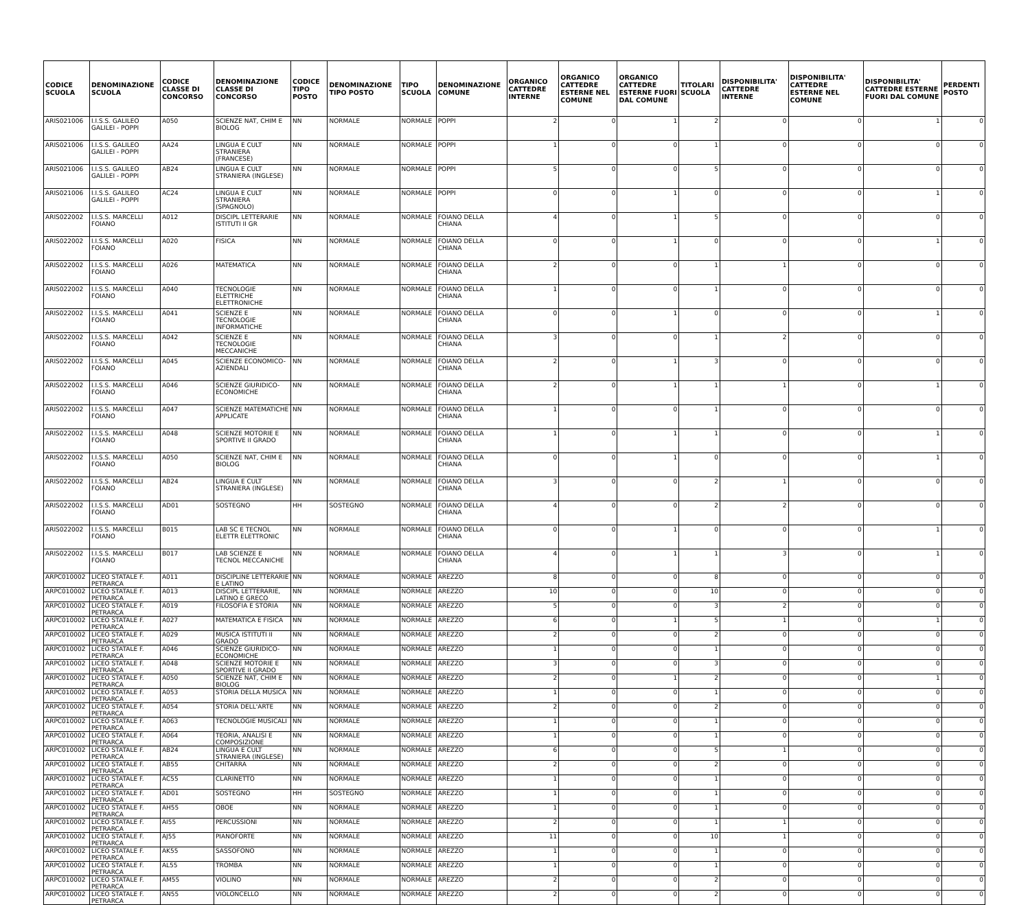| CODICE SCUOLA | DENOMINAZIONE SCUOLA | CODICE CLASSE DI CONCORSO | DENOMINAZIONE CLASSE DI CONCORSO | CODICE TIPO POSTO | DENOMINAZIONE TIPO POSTO | TIPO SCUOLA | DENOMINAZIONE COMUNE | ORGANICO CATTEDRE INTERNE | ORGANICO CATTEDRE ESTERNE NEL COMUNE | ORGANICO CATTEDRE ESTERNE FUORI DAL COMUNE | TITOLARI SCUOLA | DISPONIBILITA' CATTEDRE INTERNE | DISPONIBILITA' CATTEDRE ESTERNE NEL COMUNE | DISPONIBILITA' CATTEDRE ESTERNE FUORI DAL COMUNE | PERDENTI POSTO |
| --- | --- | --- | --- | --- | --- | --- | --- | --- | --- | --- | --- | --- | --- | --- | --- |
| ARIS021006 | I.I.S.S. GALILEO GALILEI - POPPI | A050 | SCIENZE NAT, CHIM E BIOLOG | NN | NORMALE | NORMALE | POPPI | 2 | 0 | 1 | 2 | 0 | 0 | 1 | 0 |
| ARIS021006 | I.I.S.S. GALILEO GALILEI - POPPI | AA24 | LINGUA E CULT STRANIERA (FRANCESE) | NN | NORMALE | NORMALE | POPPI | 1 | 0 | 0 | 1 | 0 | 0 | 0 | 0 |
| ARIS021006 | I.I.S.S. GALILEO GALILEI - POPPI | AB24 | LINGUA E CULT STRANIERA (INGLESE) | NN | NORMALE | NORMALE | POPPI | 5 | 0 | 0 | 5 | 0 | 0 | 0 | 0 |
| ARIS021006 | I.I.S.S. GALILEO GALILEI - POPPI | AC24 | LINGUA E CULT STRANIERA (SPAGNOLO) | NN | NORMALE | NORMALE | POPPI | 0 | 0 | 1 | 0 | 0 | 0 | 1 | 0 |
| ARIS022002 | I.I.S.S. MARCELLI FOIANO | A012 | DISCIPL LETTERARIE ISTITUTI II GR | NN | NORMALE | NORMALE | FOIANO DELLA CHIANA | 4 | 0 | 1 | 5 | 0 | 0 | 0 | 0 |
| ARIS022002 | I.I.S.S. MARCELLI FOIANO | A020 | FISICA | NN | NORMALE | NORMALE | FOIANO DELLA CHIANA | 0 | 0 | 1 | 0 | 0 | 0 | 1 | 0 |
| ARIS022002 | I.I.S.S. MARCELLI FOIANO | A026 | MATEMATICA | NN | NORMALE | NORMALE | FOIANO DELLA CHIANA | 2 | 0 | 0 | 1 | 1 | 0 | 0 | 0 |
| ARIS022002 | I.I.S.S. MARCELLI FOIANO | A040 | TECNOLOGIE ELETTRICHE ELETTRONICHE | NN | NORMALE | NORMALE | FOIANO DELLA CHIANA | 1 | 0 | 0 | 1 | 0 | 0 | 0 | 0 |
| ARIS022002 | I.I.S.S. MARCELLI FOIANO | A041 | SCIENZE E TECNOLOGIE INFORMATICHE | NN | NORMALE | NORMALE | FOIANO DELLA CHIANA | 0 | 0 | 1 | 0 | 0 | 0 | 1 | 0 |
| ARIS022002 | I.I.S.S. MARCELLI FOIANO | A042 | SCIENZE E TECNOLOGIE MECCANICHE | NN | NORMALE | NORMALE | FOIANO DELLA CHIANA | 3 | 0 | 0 | 1 | 2 | 0 | 0 | 0 |
| ARIS022002 | I.I.S.S. MARCELLI FOIANO | A045 | SCIENZE ECONOMICO-AZIENDALI | NN | NORMALE | NORMALE | FOIANO DELLA CHIANA | 2 | 0 | 1 | 3 | 0 | 0 | 0 | 0 |
| ARIS022002 | I.I.S.S. MARCELLI FOIANO | A046 | SCIENZE GIURIDICO-ECONOMICHE | NN | NORMALE | NORMALE | FOIANO DELLA CHIANA | 2 | 0 | 1 | 1 | 1 | 0 | 1 | 0 |
| ARIS022002 | I.I.S.S. MARCELLI FOIANO | A047 | SCIENZE MATEMATICHE APPLICATE | NN | NORMALE | NORMALE | FOIANO DELLA CHIANA | 1 | 0 | 0 | 1 | 0 | 0 | 0 | 0 |
| ARIS022002 | I.I.S.S. MARCELLI FOIANO | A048 | SCIENZE MOTORIE E SPORTIVE II GRADO | NN | NORMALE | NORMALE | FOIANO DELLA CHIANA | 1 | 0 | 1 | 1 | 0 | 0 | 1 | 0 |
| ARIS022002 | I.I.S.S. MARCELLI FOIANO | A050 | SCIENZE NAT, CHIM E BIOLOG | NN | NORMALE | NORMALE | FOIANO DELLA CHIANA | 0 | 0 | 1 | 0 | 0 | 0 | 1 | 0 |
| ARIS022002 | I.I.S.S. MARCELLI FOIANO | AB24 | LINGUA E CULT STRANIERA (INGLESE) | NN | NORMALE | NORMALE | FOIANO DELLA CHIANA | 3 | 0 | 0 | 2 | 1 | 0 | 0 | 0 |
| ARIS022002 | I.I.S.S. MARCELLI FOIANO | AD01 | SOSTEGNO | HH | SOSTEGNO | NORMALE | FOIANO DELLA CHIANA | 4 | 0 | 0 | 2 | 2 | 0 | 0 | 0 |
| ARIS022002 | I.I.S.S. MARCELLI FOIANO | B015 | LAB SC E TECNOL ELETTR ELETTRONIC | NN | NORMALE | NORMALE | FOIANO DELLA CHIANA | 0 | 0 | 1 | 0 | 0 | 0 | 1 | 0 |
| ARIS022002 | I.I.S.S. MARCELLI FOIANO | B017 | LAB SCIENZE E TECNOL MECCANICHE | NN | NORMALE | NORMALE | FOIANO DELLA CHIANA | 4 | 0 | 1 | 1 | 3 | 0 | 1 | 0 |
| ARPC010002 | LICEO STATALE F. PETRARCA | A011 | DISCIPLINE LETTERARIE E LATINO | NN | NORMALE | NORMALE | AREZZO | 8 | 0 | 0 | 8 | 0 | 0 | 0 | 0 |
| ARPC010002 | LICEO STATALE F. PETRARCA | A013 | DISCIPL LETTERARIE, LATINO E GRECO | NN | NORMALE | NORMALE | AREZZO | 10 | 0 | 0 | 10 | 0 | 0 | 0 | 0 |
| ARPC010002 | LICEO STATALE F. PETRARCA | A019 | FILOSOFIA E STORIA | NN | NORMALE | NORMALE | AREZZO | 5 | 0 | 0 | 3 | 2 | 0 | 0 | 0 |
| ARPC010002 | LICEO STATALE F. PETRARCA | A027 | MATEMATICA E FISICA | NN | NORMALE | NORMALE | AREZZO | 6 | 0 | 1 | 5 | 1 | 0 | 1 | 0 |
| ARPC010002 | LICEO STATALE F. PETRARCA | A029 | MUSICA ISTITUTI II GRADO | NN | NORMALE | NORMALE | AREZZO | 2 | 0 | 0 | 2 | 0 | 0 | 0 | 0 |
| ARPC010002 | LICEO STATALE F. PETRARCA | A046 | SCIENZE GIURIDICO-ECONOMICHE | NN | NORMALE | NORMALE | AREZZO | 1 | 0 | 0 | 1 | 0 | 0 | 0 | 0 |
| ARPC010002 | LICEO STATALE F. PETRARCA | A048 | SCIENZE MOTORIE E SPORTIVE II GRADO | NN | NORMALE | NORMALE | AREZZO | 3 | 0 | 0 | 3 | 0 | 0 | 0 | 0 |
| ARPC010002 | LICEO STATALE F. PETRARCA | A050 | SCIENZE NAT, CHIM E BIOLOG | NN | NORMALE | NORMALE | AREZZO | 2 | 0 | 1 | 2 | 0 | 0 | 1 | 0 |
| ARPC010002 | LICEO STATALE F. PETRARCA | A053 | STORIA DELLA MUSICA | NN | NORMALE | NORMALE | AREZZO | 1 | 0 | 0 | 1 | 0 | 0 | 0 | 0 |
| ARPC010002 | LICEO STATALE F. PETRARCA | A054 | STORIA DELL'ARTE | NN | NORMALE | NORMALE | AREZZO | 2 | 0 | 0 | 2 | 0 | 0 | 0 | 0 |
| ARPC010002 | LICEO STATALE F. PETRARCA | A063 | TECNOLOGIE MUSICALI | NN | NORMALE | NORMALE | AREZZO | 1 | 0 | 0 | 1 | 0 | 0 | 0 | 0 |
| ARPC010002 | LICEO STATALE F. PETRARCA | A064 | TEORIA, ANALISI E COMPOSIZIONE | NN | NORMALE | NORMALE | AREZZO | 1 | 0 | 0 | 1 | 0 | 0 | 0 | 0 |
| ARPC010002 | LICEO STATALE F. PETRARCA | AB24 | LINGUA E CULT STRANIERA (INGLESE) | NN | NORMALE | NORMALE | AREZZO | 6 | 0 | 0 | 5 | 1 | 0 | 0 | 0 |
| ARPC010002 | LICEO STATALE F. PETRARCA | AB55 | CHITARRA | NN | NORMALE | NORMALE | AREZZO | 2 | 0 | 0 | 2 | 0 | 0 | 0 | 0 |
| ARPC010002 | LICEO STATALE F. PETRARCA | AC55 | CLARINETTO | NN | NORMALE | NORMALE | AREZZO | 1 | 0 | 0 | 1 | 0 | 0 | 0 | 0 |
| ARPC010002 | LICEO STATALE F. PETRARCA | AD01 | SOSTEGNO | HH | SOSTEGNO | NORMALE | AREZZO | 1 | 0 | 0 | 1 | 0 | 0 | 0 | 0 |
| ARPC010002 | LICEO STATALE F. PETRARCA | AH55 | OBOE | NN | NORMALE | NORMALE | AREZZO | 1 | 0 | 0 | 1 | 0 | 0 | 0 | 0 |
| ARPC010002 | LICEO STATALE F. PETRARCA | AI55 | PERCUSSIONI | NN | NORMALE | NORMALE | AREZZO | 2 | 0 | 0 | 1 | 1 | 0 | 0 | 0 |
| ARPC010002 | LICEO STATALE F. PETRARCA | AJ55 | PIANOFORTE | NN | NORMALE | NORMALE | AREZZO | 11 | 0 | 0 | 10 | 1 | 0 | 0 | 0 |
| ARPC010002 | LICEO STATALE F. PETRARCA | AK55 | SASSOFONO | NN | NORMALE | NORMALE | AREZZO | 1 | 0 | 0 | 1 | 0 | 0 | 0 | 0 |
| ARPC010002 | LICEO STATALE F. PETRARCA | AL55 | TROMBA | NN | NORMALE | NORMALE | AREZZO | 1 | 0 | 0 | 1 | 0 | 0 | 0 | 0 |
| ARPC010002 | LICEO STATALE F. PETRARCA | AM55 | VIOLINO | NN | NORMALE | NORMALE | AREZZO | 2 | 0 | 0 | 2 | 0 | 0 | 0 | 0 |
| ARPC010002 | LICEO STATALE F. PETRARCA | AN55 | VIOLONCELLO | NN | NORMALE | NORMALE | AREZZO | 2 | 0 | 0 | 2 | 0 | 0 | 0 | 0 |